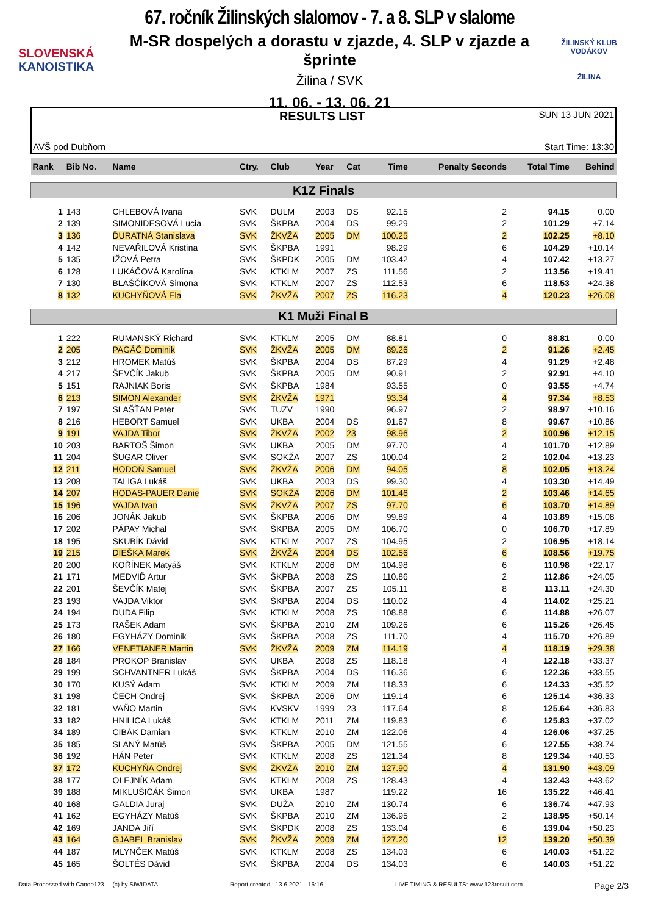SLOVENSKÁ
KANOISTIKA
67. ročník Žilinských slalomov - 7. a 8. SLP v slalome
M-SR dospelých a dorastu v zjazde, 4. SLP v zjazde a šprinte
Žilina / SVK
11. 06. - 13. 06. 21
ŽILINSKÝ KLUB VODÁKOV
ŽILINA
AVŠ pod Dubňom
RESULTS LIST
SUN 13 JUN 2021
Start Time: 13:30
| Rank | Bib No. | Name | Ctry. | Club | Year | Cat | Time | Penalty Seconds | Total Time | Behind |
| --- | --- | --- | --- | --- | --- | --- | --- | --- | --- | --- |
| K1Z Finals | | | | | | | | | | |
| 1 | 143 | CHLEBOVÁ Ivana | SVK | DULM | 2003 | DS | 92.15 | 2 | 94.15 | 0.00 |
| 2 | 139 | SIMONIDESOVÁ Lucia | SVK | ŠKPBA | 2004 | DS | 99.29 | 2 | 101.29 | +7.14 |
| 3 | 136 | ĎURATNÁ Stanislava | SVK | ŽKVŽA | 2005 | DM | 100.25 | 2 | 102.25 | +8.10 |
| 4 | 142 | NEVAŘILOVÁ Kristína | SVK | ŠKPBA | 1991 | | 98.29 | 6 | 104.29 | +10.14 |
| 5 | 135 | IŽOVÁ Petra | SVK | ŠKPDK | 2005 | DM | 103.42 | 4 | 107.42 | +13.27 |
| 6 | 128 | LUKÁČOVÁ Karolína | SVK | KTKLM | 2007 | ZS | 111.56 | 2 | 113.56 | +19.41 |
| 7 | 130 | BLAŠČÍKOVÁ Simona | SVK | KTKLM | 2007 | ZS | 112.53 | 6 | 118.53 | +24.38 |
| 8 | 132 | KUCHYŇOVÁ Ela | SVK | ŽKVŽA | 2007 | ZS | 116.23 | 4 | 120.23 | +26.08 |
| K1 Muži Final B | | | | | | | | | | |
| 1 | 222 | RUMANSKÝ Richard | SVK | KTKLM | 2005 | DM | 88.81 | 0 | 88.81 | 0.00 |
| 2 | 205 | PAGÁČ Dominik | SVK | ŽKVŽA | 2005 | DM | 89.26 | 2 | 91.26 | +2.45 |
| 3 | 212 | HROMEK Matúš | SVK | ŠKPBA | 2004 | DS | 87.29 | 4 | 91.29 | +2.48 |
| 4 | 217 | ŠEVČÍK Jakub | SVK | ŠKPBA | 2005 | DM | 90.91 | 2 | 92.91 | +4.10 |
| 5 | 151 | RAJNIAK Boris | SVK | ŠKPBA | 1984 | | 93.55 | 0 | 93.55 | +4.74 |
| 6 | 213 | SIMON Alexander | SVK | ŽKVŽA | 1971 | | 93.34 | 4 | 97.34 | +8.53 |
| 7 | 197 | SLAŠŤAN Peter | SVK | TUZV | 1990 | | 96.97 | 2 | 98.97 | +10.16 |
| 8 | 216 | HEBORT Samuel | SVK | UKBA | 2004 | DS | 91.67 | 8 | 99.67 | +10.86 |
| 9 | 191 | VAJDA Tibor | SVK | ŽKVŽA | 2002 | 23 | 98.96 | 2 | 100.96 | +12.15 |
| 10 | 203 | BARTOŠ Šimon | SVK | UKBA | 2005 | DM | 97.70 | 4 | 101.70 | +12.89 |
| 11 | 204 | ŠUGAR Oliver | SVK | SOKŽA | 2007 | ZS | 100.04 | 2 | 102.04 | +13.23 |
| 12 | 211 | HODOŇ Samuel | SVK | ŽKVŽA | 2006 | DM | 94.05 | 8 | 102.05 | +13.24 |
| 13 | 208 | TALIGA Lukáš | SVK | UKBA | 2003 | DS | 99.30 | 4 | 103.30 | +14.49 |
| 14 | 207 | HODAS-PAUER Danie | SVK | SOKŽA | 2006 | DM | 101.46 | 2 | 103.46 | +14.65 |
| 15 | 196 | VAJDA Ivan | SVK | ŽKVŽA | 2007 | ZS | 97.70 | 6 | 103.70 | +14.89 |
| 16 | 206 | JONÁK Jakub | SVK | ŠKPBA | 2006 | DM | 99.89 | 4 | 103.89 | +15.08 |
| 17 | 202 | PÁPAY Michal | SVK | ŠKPBA | 2005 | DM | 106.70 | 0 | 106.70 | +17.89 |
| 18 | 195 | SKUBÍK Dávid | SVK | KTKLM | 2007 | ZS | 104.95 | 2 | 106.95 | +18.14 |
| 19 | 215 | DIEŠKA Marek | SVK | ŽKVŽA | 2004 | DS | 102.56 | 6 | 108.56 | +19.75 |
| 20 | 200 | KOŘÍNEK Matyáš | SVK | KTKLM | 2006 | DM | 104.98 | 6 | 110.98 | +22.17 |
| 21 | 171 | MEDVIĎ Artur | SVK | ŠKPBA | 2008 | ZS | 110.86 | 2 | 112.86 | +24.05 |
| 22 | 201 | ŠEVČÍK Matej | SVK | ŠKPBA | 2007 | ZS | 105.11 | 8 | 113.11 | +24.30 |
| 23 | 193 | VAJDA Viktor | SVK | ŠKPBA | 2004 | DS | 110.02 | 4 | 114.02 | +25.21 |
| 24 | 194 | DUDA Filip | SVK | KTKLM | 2008 | ZS | 108.88 | 6 | 114.88 | +26.07 |
| 25 | 173 | RAŠEK Adam | SVK | ŠKPBA | 2010 | ZM | 109.26 | 6 | 115.26 | +26.45 |
| 26 | 180 | EGYHÁZY Dominik | SVK | ŠKPBA | 2008 | ZS | 111.70 | 4 | 115.70 | +26.89 |
| 27 | 166 | VENETIANER Martin | SVK | ŽKVŽA | 2009 | ZM | 114.19 | 4 | 118.19 | +29.38 |
| 28 | 184 | PROKOP Branislav | SVK | UKBA | 2008 | ZS | 118.18 | 4 | 122.18 | +33.37 |
| 29 | 199 | SCHVANTNER Lukáš | SVK | ŠKPBA | 2004 | DS | 116.36 | 6 | 122.36 | +33.55 |
| 30 | 170 | KUSÝ Adam | SVK | KTKLM | 2009 | ZM | 118.33 | 6 | 124.33 | +35.52 |
| 31 | 198 | ČECH Ondrej | SVK | ŠKPBA | 2006 | DM | 119.14 | 6 | 125.14 | +36.33 |
| 32 | 181 | VAŇO Martin | SVK | KVSKV | 1999 | 23 | 117.64 | 8 | 125.64 | +36.83 |
| 33 | 182 | HNILICA Lukáš | SVK | KTKLM | 2011 | ZM | 119.83 | 6 | 125.83 | +37.02 |
| 34 | 189 | CIBÁK Damian | SVK | KTKLM | 2010 | ZM | 122.06 | 4 | 126.06 | +37.25 |
| 35 | 185 | SLANÝ Matúš | SVK | ŠKPBA | 2005 | DM | 121.55 | 6 | 127.55 | +38.74 |
| 36 | 192 | HÁN Peter | SVK | KTKLM | 2008 | ZS | 121.34 | 8 | 129.34 | +40.53 |
| 37 | 172 | KUCHYŇA Ondrej | SVK | ŽKVŽA | 2010 | ZM | 127.90 | 4 | 131.90 | +43.09 |
| 38 | 177 | OLEJNÍK Adam | SVK | KTKLM | 2008 | ZS | 128.43 | 4 | 132.43 | +43.62 |
| 39 | 188 | MIKLUŠIČÁK Šimon | SVK | UKBA | 1987 | | 119.22 | 16 | 135.22 | +46.41 |
| 40 | 168 | GALDIA Juraj | SVK | DUŽA | 2010 | ZM | 130.74 | 6 | 136.74 | +47.93 |
| 41 | 162 | EGYHÁZY Matúš | SVK | ŠKPBA | 2010 | ZM | 136.95 | 2 | 138.95 | +50.14 |
| 42 | 169 | JANDA Jiří | SVK | ŠKPDK | 2008 | ZS | 133.04 | 6 | 139.04 | +50.23 |
| 43 | 164 | GJABEL Branislav | SVK | ŽKVŽA | 2009 | ZM | 127.20 | 12 | 139.20 | +50.39 |
| 44 | 187 | MLYNČEK Matúš | SVK | KTKLM | 2008 | ZS | 134.03 | 6 | 140.03 | +51.22 |
| 45 | 165 | ŠOLTÉS Dávid | SVK | ŠKPBA | 2004 | DS | 134.03 | 6 | 140.03 | +51.22 |
Data Processed with Canoe123 (c) by SIWIDATA Report created : 13.6.2021 - 16:16 LIVE TIMING & RESULTS: www.123result.com Page 2/3